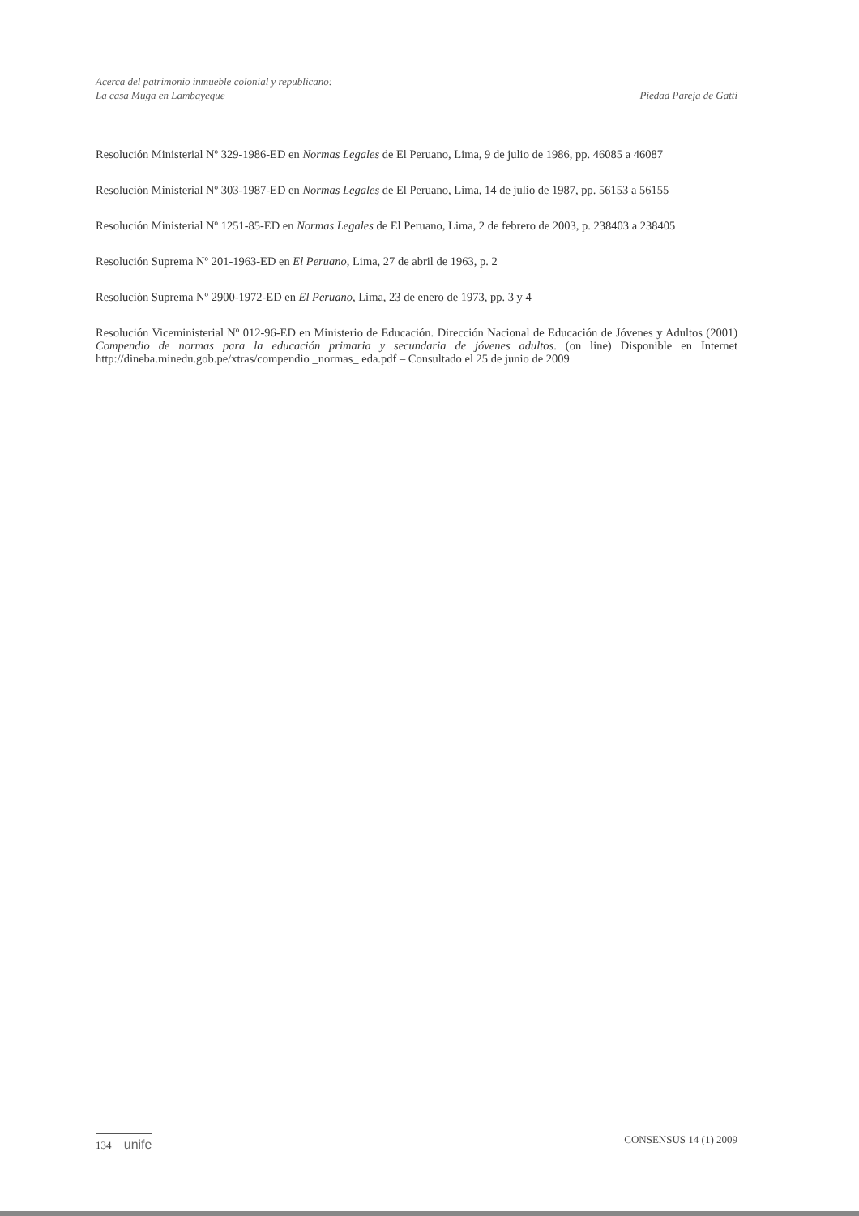Acerca del patrimonio inmueble colonial y republicano:
La casa Muga en Lambayeque
Piedad Pareja de Gatti
Resolución Ministerial Nº 329-1986-ED en Normas Legales de El Peruano, Lima, 9 de julio de 1986, pp. 46085 a 46087
Resolución Ministerial Nº 303-1987-ED en Normas Legales de El Peruano, Lima, 14 de julio de 1987, pp. 56153 a 56155
Resolución Ministerial Nº 1251-85-ED en Normas Legales de El Peruano, Lima, 2 de febrero de 2003, p. 238403 a 238405
Resolución Suprema Nº 201-1963-ED en El Peruano, Lima, 27 de abril de 1963, p. 2
Resolución Suprema Nº 2900-1972-ED en El Peruano, Lima, 23 de enero de 1973, pp. 3 y 4
Resolución Viceministerial Nº 012-96-ED en Ministerio de Educación. Dirección Nacional de Educación de Jóvenes y Adultos (2001) Compendio de normas para la educación primaria y secundaria de jóvenes adultos. (on line) Disponible en Internet http://dineba.minedu.gob.pe/xtras/compendio _normas_ eda.pdf – Consultado el 25 de junio de 2009
134 unife
CONSENSUS 14 (1) 2009